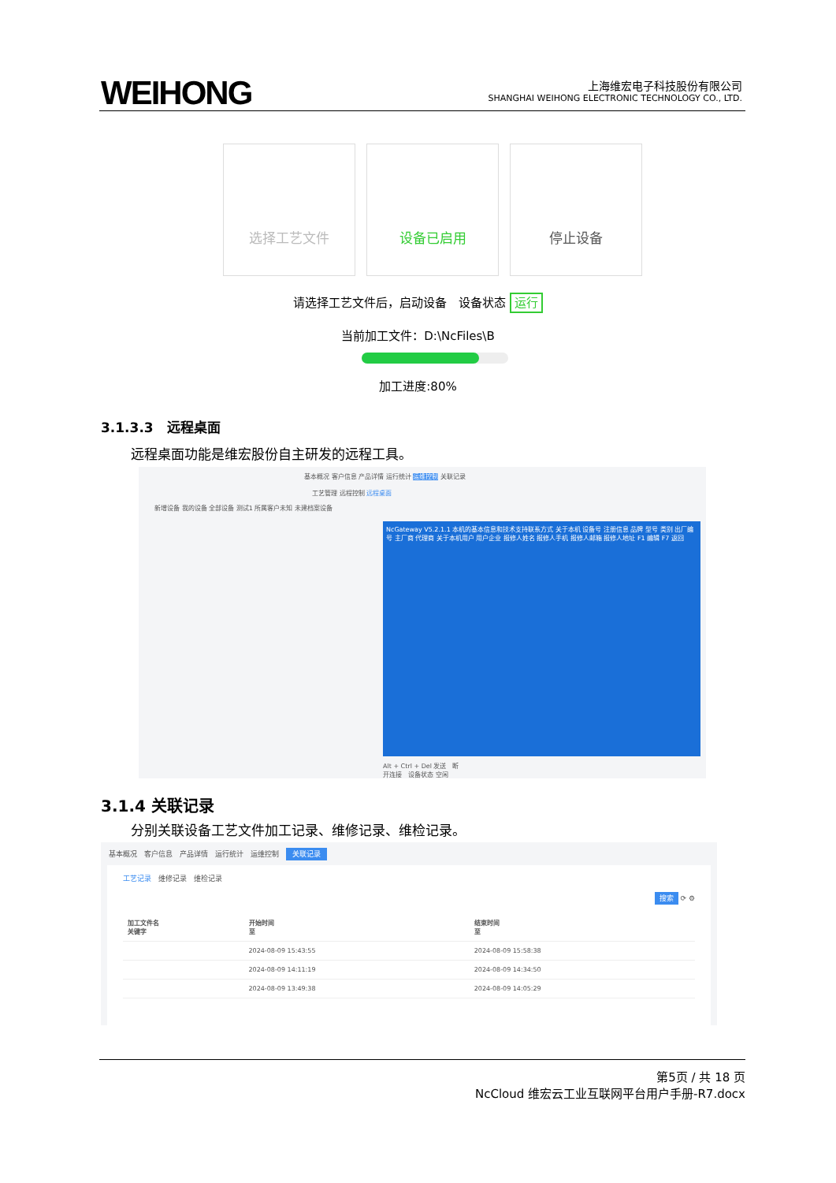WEIHONG
上海维宏电子科技股份有限公司
SHANGHAI WEIHONG ELECTRONIC TECHNOLOGY CO., LTD.
选择工艺文件 设备已启用 停止设备
请选择工艺文件后，启动设备　设备状态 运行
当前加工文件：D:\NcFiles\B
加工进度:80%
3.1.3.3　远程桌面
远程桌面功能是维宏股份自主研发的远程工具。
基本概况 客户信息 产品详情 运行统计 运维控制 关联记录
工艺管理 远程控制 远程桌面
新增设备 我的设备 全部设备 测试1 所属客户未知 未建档案设备
NcGateway V5.2.1.1 本机的基本信息和技术支持联系方式 关于本机 设备号 注册信息 品牌 型号 类别 出厂编号 主厂商 代理商 关于本机用户 用户企业 报修人姓名 报修人手机 报修人邮箱 报修人地址 F1 编辑 F7 返回
Alt + Ctrl + Del 发送　断开连接　设备状态 空闲
3.1.4 关联记录
分别关联设备工艺文件加工记录、维修记录、维检记录。
基本概况　客户信息　产品详情　运行统计　运维控制　关联记录
工艺记录　维修记录　维检记录
搜索 ⟳ ⚙
| 加工文件名 关键字 | 开始时间 至 | 结束时间 至 |
| --- | --- | --- |
| | 2024-08-09 15:43:55 | 2024-08-09 15:58:38 |
| | 2024-08-09 14:11:19 | 2024-08-09 14:34:50 |
| | 2024-08-09 13:49:38 | 2024-08-09 14:05:29 |
第5页 / 共 18 页
NcCloud 维宏云工业互联网平台用户手册-R7.docx